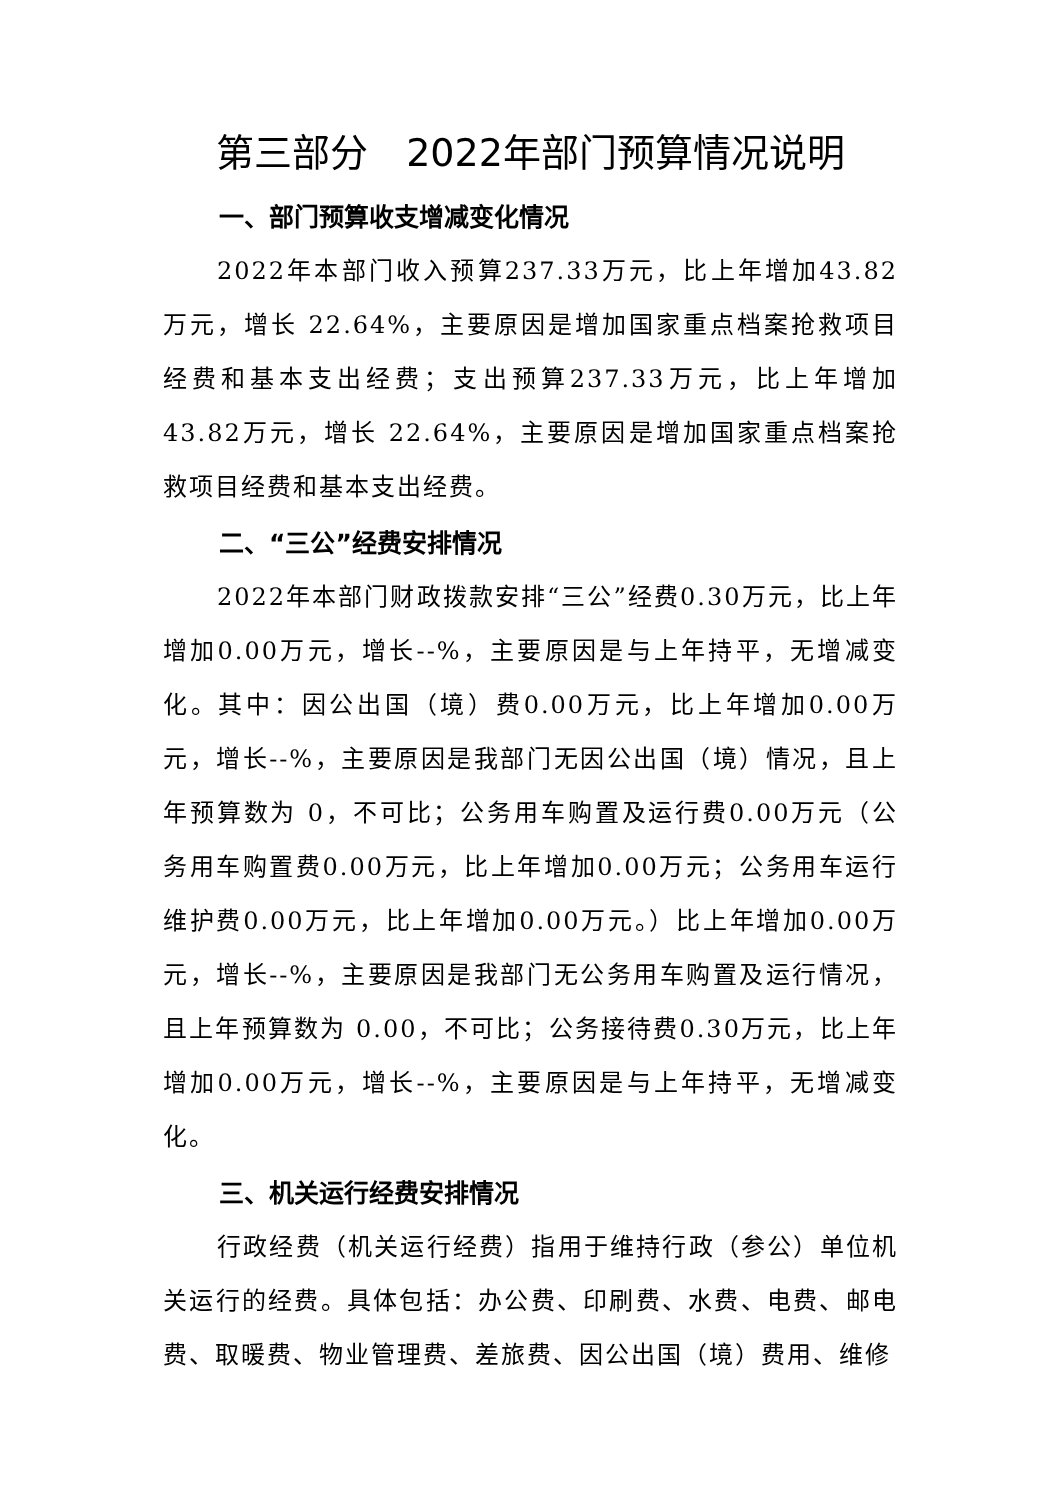第三部分　2022年部门预算情况说明
一、部门预算收支增减变化情况
2022年本部门收入预算237.33万元，比上年增加43.82万元，增长 22.64%，主要原因是增加国家重点档案抢救项目经费和基本支出经费；支出预算237.33万元，比上年增加43.82万元，增长 22.64%，主要原因是增加国家重点档案抢救项目经费和基本支出经费。
二、“三公”经费安排情况
2022年本部门财政拨款安排“三公”经费0.30万元，比上年增加0.00万元，增长--%，主要原因是与上年持平，无增减变化。其中：因公出国（境）费0.00万元，比上年增加0.00万元，增长--%，主要原因是我部门无因公出国（境）情况，且上年预算数为 0，不可比；公务用车购置及运行费0.00万元（公务用车购置费0.00万元，比上年增加0.00万元；公务用车运行维护费0.00万元，比上年增加0.00万元。）比上年增加0.00万元，增长--%，主要原因是我部门无公务用车购置及运行情况，且上年预算数为 0.00，不可比；公务接待费0.30万元，比上年增加0.00万元，增长--%，主要原因是与上年持平，无增减变化。
三、机关运行经费安排情况
行政经费（机关运行经费）指用于维持行政（参公）单位机关运行的经费。具体包括：办公费、印刷费、水费、电费、邮电费、取暖费、物业管理费、差旅费、因公出国（境）费用、维修